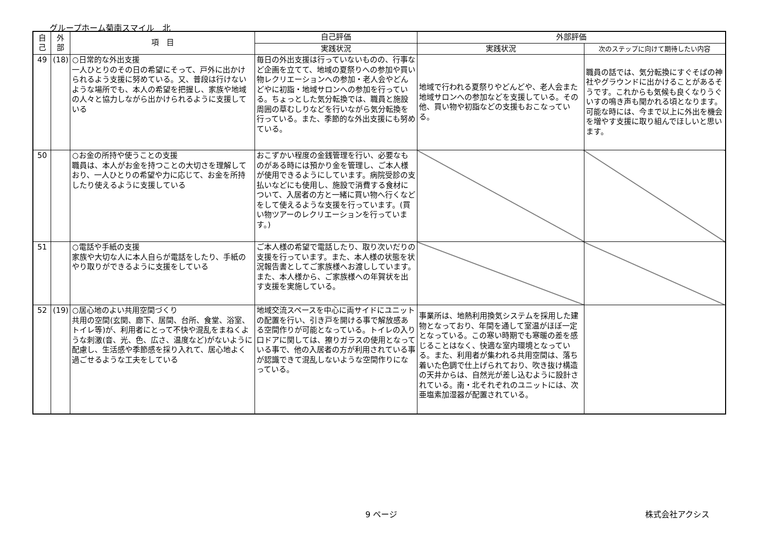グループホーム菊南スマイル　北
| 自 己 | 外 部 | 項 目 | 自己評価 | 外部評価 | |
| --- | --- | --- | --- | --- | --- |
| | | | 実践状況 | 実践状況 | 次のステップに向けて期待したい内容 |
| 49 | (18) | ○日常的な外出支援 一人ひとりのその日の希望にそって、戸外に出かけられるよう支援に努めている。又、普段は行けないような場所でも、本人の希望を把握し、家族や地域の人々と協力しながら出かけられるように支援している | 毎日の外出支援は行っていないものの、行事など企画を立てて、地域の夏祭りへの参加や買い物レクリエーションへの参加・老人会やどんどやに初詣・地域サロンへの参加を行っている。ちょっとした気分転換では、職員と施設周囲の草むしりなどを行いながら気分転換を行っている。また、季節的な外出支援にも努めている。 | 地域で行われる夏祭りやどんどや、老人会また地域サロンへの参加などを支援している。その他、買い物や初詣などの支援もおこなっている。 | 職員の話では、気分転換にすぐそばの神社やグラウンドに出かけることがあるそうです。これからも気候も良くなりうぐいすの鳴き声も聞かれる頃となります。可能な時には、今まで以上に外出を機会を増やす支援に取り組んでほしいと思います。 |
| 50 | | ○お金の所持や使うことの支援 職員は、本人がお金を持つことの大切さを理解しており、一人ひとりの希望や力に応じて、お金を所持したり使えるように支援している | おこずかい程度の金銭管理を行い、必要なものがある時には預かり金を管理し、ご本人様が使用できるようにしています。病院受診の支払いなどにも使用し、施設で消費する食材について、入居者の方と一緒に買い物へ行くなどをして使えるような支援を行っています。(買い物ツアーのレクリエーションを行っています。) | | |
| 51 | | ○電話や手紙の支援 家族や大切な人に本人自らが電話をしたり、手紙のやり取りができるように支援をしている | ご本人様の希望で電話したり、取り次いだりの支援を行っています。また、本人様の状態を状況報告書としてご家族様へお渡ししています。また、本人様から、ご家族様への年賀状を出す支援を実施している。 | | |
| 52 | (19) | ○居心地のよい共用空間づくり 共用の空間(玄関、廊下、居間、台所、食堂、浴室、トイレ等)が、利用者にとって不快や混乱をまねくような刺激(音、光、色、広さ、温度など)がないように配慮し、生活感や季節感を採り入れて、居心地よく過ごせるような工夫をしている | 地域交流スペースを中心に両サイドにユニットの配置を行い、引き戸を開ける事で解放感ある空間作りが可能となっている。トイレの入り口ドアに関しては、擦りガラスの使用となっている事で、他の入居者の方が利用されている事が認識できて混乱しないような空間作りになっている。 | 事業所は、地熱利用換気システムを採用した建物となっており、年間を通して室温がほぼ一定となっている。この寒い時期でも寒暖の差を感じることはなく、快適な室内環境となっている。また、利用者が集われる共用空間は、落ち着いた色調で仕上げられており、吹き抜け構造の天井からは、自然光が差し込むように設計されている。南・北それぞれのユニットには、次亜塩素加湿器が配置されている。 | |
9 ページ 株式会社アクシス